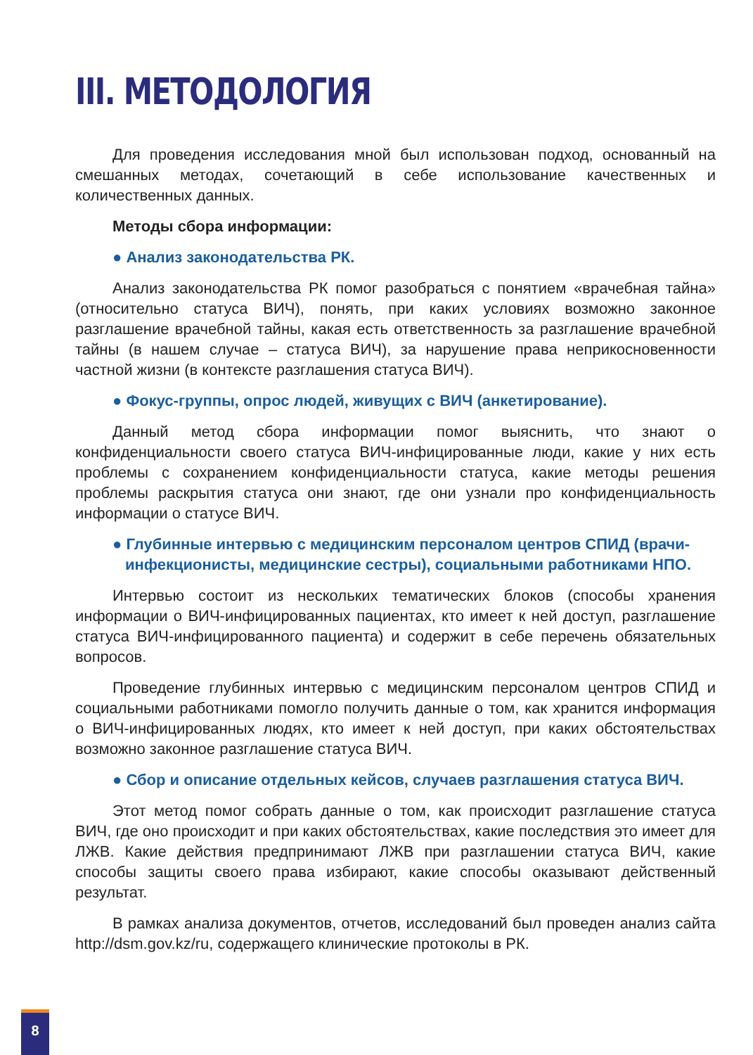III. МЕТОДОЛОГИЯ
Для проведения исследования мной был использован подход, основанный на смешанных методах, сочетающий в себе использование качественных и количественных данных.
Методы сбора информации:
● Анализ законодательства РК.
Анализ законодательства РК помог разобраться с понятием «врачебная тайна» (относительно статуса ВИЧ), понять, при каких условиях возможно законное разглашение врачебной тайны, какая есть ответственность за разглашение врачебной тайны (в нашем случае – статуса ВИЧ), за нарушение права неприкосновенности частной жизни (в контексте разглашения статуса ВИЧ).
● Фокус-группы, опрос людей, живущих с ВИЧ (анкетирование).
Данный метод сбора информации помог выяснить, что знают о конфиденциальности своего статуса ВИЧ-инфицированные люди, какие у них есть проблемы с сохранением конфиденциальности статуса, какие методы решения проблемы раскрытия статуса они знают, где они узнали про конфиденциальность информации о статусе ВИЧ.
● Глубинные интервью с медицинским персоналом центров СПИД (врачи-инфекционисты, медицинские сестры), социальными работниками НПО.
Интервью состоит из нескольких тематических блоков (способы хранения информации о ВИЧ-инфицированных пациентах, кто имеет к ней доступ, разглашение статуса ВИЧ-инфицированного пациента) и содержит в себе перечень обязательных вопросов.
Проведение глубинных интервью с медицинским персоналом центров СПИД и социальными работниками помогло получить данные о том, как хранится информация о ВИЧ-инфицированных людях, кто имеет к ней доступ, при каких обстоятельствах возможно законное разглашение статуса ВИЧ.
● Сбор и описание отдельных кейсов, случаев разглашения статуса ВИЧ.
Этот метод помог собрать данные о том, как происходит разглашение статуса ВИЧ, где оно происходит и при каких обстоятельствах, какие последствия это имеет для ЛЖВ. Какие действия предпринимают ЛЖВ при разглашении статуса ВИЧ, какие способы защиты своего права избирают, какие способы оказывают действенный результат.
В рамках анализа документов, отчетов, исследований был проведен анализ сайта http://dsm.gov.kz/ru, содержащего клинические протоколы в РК.
8